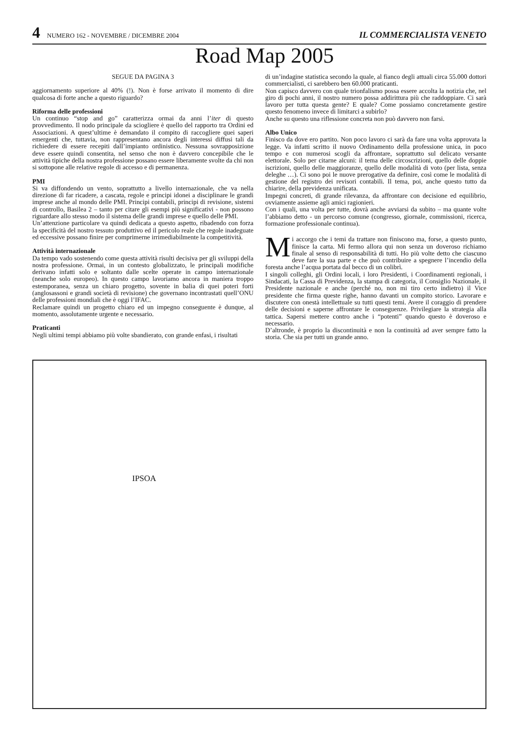4 NUMERO 162 - NOVEMBRE / DICEMBRE 2004 IL COMMERCIALISTA VENETO
Road Map 2005
SEGUE DA PAGINA 3
aggiornamento superiore al 40% (!). Non è forse arrivato il momento di dire qualcosa di forte anche a questo riguardo?
Riforma delle professioni
Un continuo “stop and go” caratterizza ormai da anni l’iter di questo provvedimento. Il nodo principale da sciogliere è quello del rapporto tra Ordini ed Associazioni. A quest’ultime è demandato il compito di raccogliere quei saperi emergenti che, tuttavia, non rappresentano ancora degli interessi diffusi tali da richiedere di essere recepiti dall’impianto ordinistico. Nessuna sovrapposizione deve essere quindi consentita, nel senso che non è davvero concepibile che le attività tipiche della nostra professione possano essere liberamente svolte da chi non si sottopone alle relative regole di accesso e di permanenza.
PMI
Si va diffondendo un vento, soprattutto a livello internazionale, che va nella direzione di far ricadere, a cascata, regole e principi idonei a disciplinare le grandi imprese anche al mondo delle PMI. Principi contabili, principi di revisione, sistemi di controllo, Basilea 2 – tanto per citare gli esempi più significativi - non possono riguardare allo stesso modo il sistema delle grandi imprese e quello delle PMI.
Un’attenzione particolare va quindi dedicata a questo aspetto, ribadendo con forza la specificità del nostro tessuto produttivo ed il pericolo reale che regole inadeguate ed eccessive possano finire per comprimerne irrimediabilmente la competitività.
Attività internazionale
Da tempo vado sostenendo come questa attività risulti decisiva per gli sviluppi della nostra professione. Ormai, in un contesto globalizzato, le principali modifiche derivano infatti solo e soltanto dalle scelte operate in campo internazionale (neanche solo europeo). In questo campo lavoriamo ancora in maniera troppo estemporanea, senza un chiaro progetto, sovente in balia di quei poteri forti (anglosassoni e grandi società di revisione) che governano incontrastati quell’ONU delle professioni mondiali che è oggi l’IFAC.
Reclamare quindi un progetto chiaro ed un impegno conseguente è dunque, al momento, assolutamente urgente e necessario.
Praticanti
Negli ultimi tempi abbiamo più volte sbandierato, con grande enfasi, i risultati
di un’indagine statistica secondo la quale, al fianco degli attuali circa 55.000 dottori commercialisti, ci sarebbero ben 60.000 praticanti.
Non capisco davvero con quale trionfalismo possa essere accolta la notizia che, nel giro di pochi anni, il nostro numero possa addirittura più che raddoppiare. Ci sarà lavoro per tutta questa gente? E quale? Come possiamo concretamente gestire questo fenomeno invece di limitarci a subirlo?
Anche su questo una riflessione concreta non può davvero non farsi.
Albo Unico
Finisco da dove ero partito. Non poco lavoro ci sarà da fare una volta approvata la legge. Va infatti scritto il nuovo Ordinamento della professione unica, in poco tempo e con numerosi scogli da affrontare, soprattutto sul delicato versante elettorale. Solo per citarne alcuni: il tema delle circoscrizioni, quello delle doppie iscrizioni, quello delle maggioranze, quello delle modalità di voto (per lista, senza deleghe …). Ci sono poi le nuove prerogative da definire, così come le modalità di gestione del registro dei revisori contabili. Il tema, poi, anche questo tutto da chiarire, della previdenza unificata.
Impegni concreti, di grande rilevanza, da affrontare con decisione ed equilibrio, ovviamente assieme agli amici ragionieri.
Con i quali, una volta per tutte, dovrà anche avviarsi da subito – ma quante volte l’abbiamo detto - un percorso comune (congresso, giornale, commissioni, ricerca, formazione professionale continua).
Mi accorgo che i temi da trattare non finiscono ma, forse, a questo punto, finisce la carta. Mi fermo allora qui non senza un doveroso richiamo finale al senso di responsabilità di tutti. Ho più volte detto che ciascuno deve fare la sua parte e che può contribuire a spegnere l’incendio della foresta anche l’acqua portata dal becco di un colibrì.
I singoli colleghi, gli Ordini locali, i loro Presidenti, i Coordinamenti regionali, i Sindacati, la Cassa di Previdenza, la stampa di categoria, il Consiglio Nazionale, il Presidente nazionale e anche (perché no, non mi tiro certo indietro) il Vice presidente che firma queste righe, hanno davanti un compito storico. Lavorare e discutere con onestà intellettuale su tutti questi temi. Avere il coraggio di prendere delle decisioni e saperne affrontare le conseguenze. Privilegiare la strategia alla tattica. Sapersi mettere contro anche i “potenti” quando questo è doveroso e necessario.
D’altronde, è proprio la discontinuità e non la continuità ad aver sempre fatto la storia. Che sia per tutti un grande anno.
IPSOA